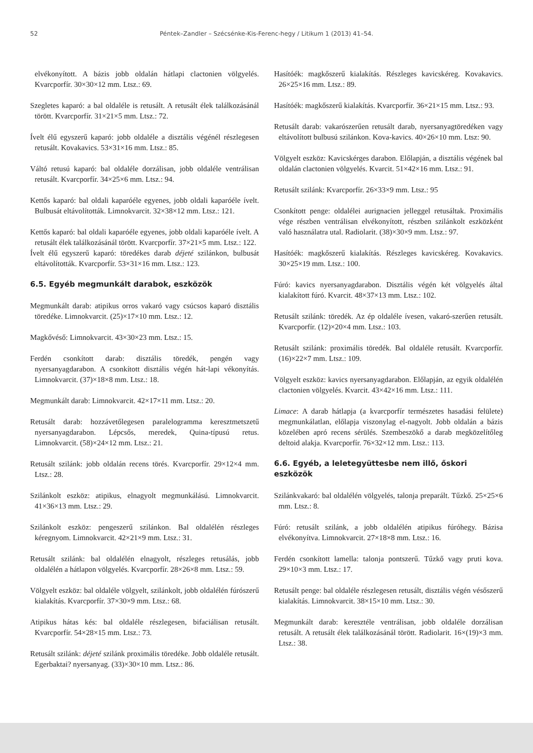52 Péntek–Zandler – Szécsénke-Kis-Ferenc-hegy / Litikum 1 (2013) 41–54.
elvékonyított. A bázis jobb oldalán hátlapi clactonien völgyelés. Kvarcporfír. 30×30×12 mm. Ltsz.: 69.
Szegletes kaparó: a bal oldaléle is retusált. A retusált élek találkozásánál törött. Kvarcporfír. 31×21×5 mm. Ltsz.: 72.
Ívelt élű egyszerű kaparó: jobb oldaléle a disztális végénél részlegesen retusált. Kovakavics. 53×31×16 mm. Ltsz.: 85.
Váltó retusú kaparó: bal oldaléle dorzálisan, jobb oldaléle ventrálisan retusált. Kvarcporfír. 34×25×6 mm. Ltsz.: 94.
Kettős kaparó: bal oldali kaparóéle egyenes, jobb oldali kaparóéle ívelt. Bulbusát eltávolították. Limnokvarcit. 32×38×12 mm. Ltsz.: 121.
Kettős kaparó: bal oldali kaparóéle egyenes, jobb oldali kaparóéle ívelt. A retusált élek találkozásánál törött. Kvarcporfír. 37×21×5 mm. Ltsz.: 122.
Ívelt élű egyszerű kaparó: töredékes darab déjeté szilánkon, bulbusát eltávolították. Kvarcporfír. 53×31×16 mm. Ltsz.: 123.
6.5. Egyéb megmunkált darabok, eszközök
Megmunkált darab: atipikus orros vakaró vagy csúcsos kaparó disztális töredéke. Limnokvarcit. (25)×17×10 mm. Ltsz.: 12.
Magkővéső: Limnokvarcit. 43×30×23 mm. Ltsz.: 15.
Ferdén csonkított darab: disztális töredék, pengén vagy nyersanyagdarabon. A csonkított disztális végén hát-lapi vékonyítás. Limnokvarcit. (37)×18×8 mm. Ltsz.: 18.
Megmunkált darab: Limnokvarcit. 42×17×11 mm. Ltsz.: 20.
Retusált darab: hozzávetőlegesen paralelogramma keresztmetszetű nyersanyagdarabon. Lépcsős, meredek, Quina-típusú retus. Limnokvarcit. (58)×24×12 mm. Ltsz.: 21.
Retusált szilánk: jobb oldalán recens törés. Kvarcporfír. 29×12×4 mm. Ltsz.: 28.
Szilánkolt eszköz: atipikus, elnagyolt megmunkálású. Limnokvarcit. 41×36×13 mm. Ltsz.: 29.
Szilánkolt eszköz: pengeszerű szilánkon. Bal oldalélén részleges kéregnyom. Limnokvarcit. 42×21×9 mm. Ltsz.: 31.
Retusált szilánk: bal oldalélén elnagyolt, részleges retusálás, jobb oldalélén a hátlapon völgyelés. Kvarcporfír. 28×26×8 mm. Ltsz.: 59.
Völgyelt eszköz: bal oldaléle völgyelt, szilánkolt, jobb oldalélén fúrószerű kialakítás. Kvarcporfír. 37×30×9 mm. Ltsz.: 68.
Atipikus hátas kés: bal oldaléle részlegesen, bifaciálisan retusált. Kvarcporfír. 54×28×15 mm. Ltsz.: 73.
Retusált szilánk: déjeté szilánk proximális töredéke. Jobb oldaléle retusált. Egerbaktai? nyersanyag. (33)×30×10 mm. Ltsz.: 86.
Hasítóék: magkőszerű kialakítás. Részleges kavicskéreg. Kovakavics. 26×25×16 mm. Ltsz.: 89.
Hasítóék: magkőszerű kialakítás. Kvarcporfír. 36×21×15 mm. Ltsz.: 93.
Retusált darab: vakarószerűen retusált darab, nyersanyagtöredéken vagy eltávolított bulbusú szilánkon. Kova-kavics. 40×26×10 mm. Ltsz: 90.
Völgyelt eszköz: Kavicskérges darabon. Előlapján, a disztális végének bal oldalán clactonien völgyelés. Kvarcit. 51×42×16 mm. Ltsz.: 91.
Retusált szilánk: Kvarcporfír. 26×33×9 mm. Ltsz.: 95
Csonkított penge: oldalélei aurignacien jelleggel retusáltak. Proximális vége részben ventrálisan elvékonyított, részben szilánkolt eszközként való használatra utal. Radiolarit. (38)×30×9 mm. Ltsz.: 97.
Hasítóék: magkőszerű kialakítás. Részleges kavicskéreg. Kovakavics. 30×25×19 mm. Ltsz.: 100.
Fúró: kavics nyersanyagdarabon. Disztális végén két völgyelés által kialakított fúró. Kvarcit. 48×37×13 mm. Ltsz.: 102.
Retusált szilánk: töredék. Az ép oldaléle ívesen, vakaró-szerűen retusált. Kvarcporfír. (12)×20×4 mm. Ltsz.: 103.
Retusált szilánk: proximális töredék. Bal oldaléle retusált. Kvarcporfír. (16)×22×7 mm. Ltsz.: 109.
Völgyelt eszköz: kavics nyersanyagdarabon. Előlapján, az egyik oldalélén clactonien völgyelés. Kvarcit. 43×42×16 mm. Ltsz.: 111.
Limace: A darab hátlapja (a kvarcporfír természetes hasadási felülete) megmunkálatlan, előlapja viszonylag el-nagyolt. Jobb oldalán a bázis közelében apró recens sérülés. Szembeszökő a darab megközelítőleg deltoid alakja. Kvarcporfír. 76×32×12 mm. Ltsz.: 113.
6.6. Egyéb, a leletegyüttesbe nem illő, őskori eszközök
Szilánkvakaró: bal oldalélén völgyelés, talonja preparált. Tűzkő. 25×25×6 mm. Ltsz.: 8.
Fúró: retusált szilánk, a jobb oldalélén atipikus fúróhegy. Bázisa elvékonyítva. Limnokvarcit. 27×18×8 mm. Ltsz.: 16.
Ferdén csonkított lamella: talonja pontszerű. Tűzkő vagy pruti kova. 29×10×3 mm. Ltsz.: 17.
Retusált penge: bal oldaléle részlegesen retusált, disztális végén vésőszerű kialakítás. Limnokvarcit. 38×15×10 mm. Ltsz.: 30.
Megmunkált darab: keresztéle ventrálisan, jobb oldaléle dorzálisan retusált. A retusált élek találkozásánál törött. Radiolarit. 16×(19)×3 mm. Ltsz.: 38.